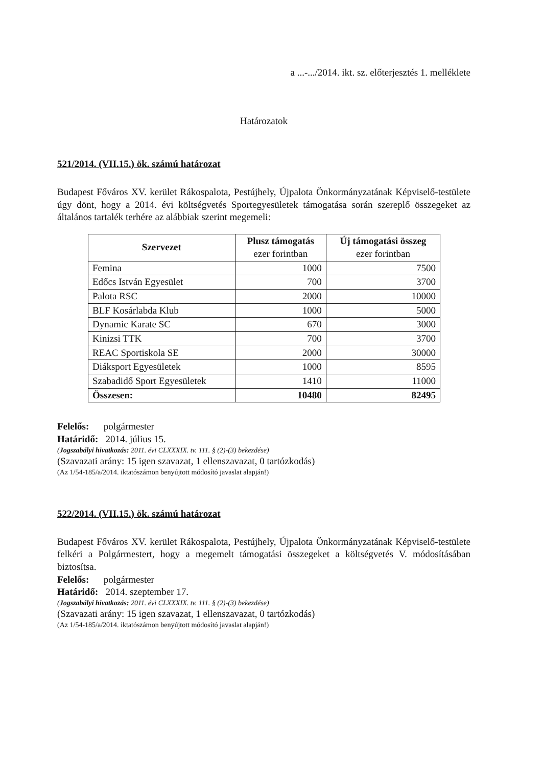a ...-.../2014. ikt. sz. előterjesztés 1. melléklete
Határozatok
521/2014. (VII.15.) ök. számú határozat
Budapest Főváros XV. kerület Rákospalota, Pestújhely, Újpalota Önkormányzatának Képviselő-testülete úgy dönt, hogy a 2014. évi költségvetés Sportegyesületek támogatása során szereplő összegeket az általános tartalék terhére az alábbiak szerint megemeli:
| Szervezet | Plusz támogatás ezer forintban | Új támogatási összeg ezer forintban |
| --- | --- | --- |
| Femina | 1000 | 7500 |
| Edőcs István Egyesület | 700 | 3700 |
| Palota RSC | 2000 | 10000 |
| BLF Kosárlabda Klub | 1000 | 5000 |
| Dynamic Karate SC | 670 | 3000 |
| Kinizsi TTK | 700 | 3700 |
| REAC Sportiskola SE | 2000 | 30000 |
| Diáksport Egyesületek | 1000 | 8595 |
| Szabadidő Sport Egyesületek | 1410 | 11000 |
| Összesen: | 10480 | 82495 |
Felelős: polgármester
Határidő: 2014. július 15.
(Jogszabályi hivatkozás: 2011. évi CLXXXIX. tv. 111. § (2)-(3) bekezdése)
(Szavazati arány: 15 igen szavazat, 1 ellenszavazat, 0 tartózkodás)
(Az 1/54-185/a/2014. iktatószámon benyújtott módosító javaslat alapján!)
522/2014. (VII.15.) ök. számú határozat
Budapest Főváros XV. kerület Rákospalota, Pestújhely, Újpalota Önkormányzatának Képviselő-testülete felkéri a Polgármestert, hogy a megemelt támogatási összegeket a költségvetés V. módosításában biztosítsa.
Felelős: polgármester
Határidő: 2014. szeptember 17.
(Jogszabályi hivatkozás: 2011. évi CLXXXIX. tv. 111. § (2)-(3) bekezdése)
(Szavazati arány: 15 igen szavazat, 1 ellenszavazat, 0 tartózkodás)
(Az 1/54-185/a/2014. iktatószámon benyújtott módosító javaslat alapján!)